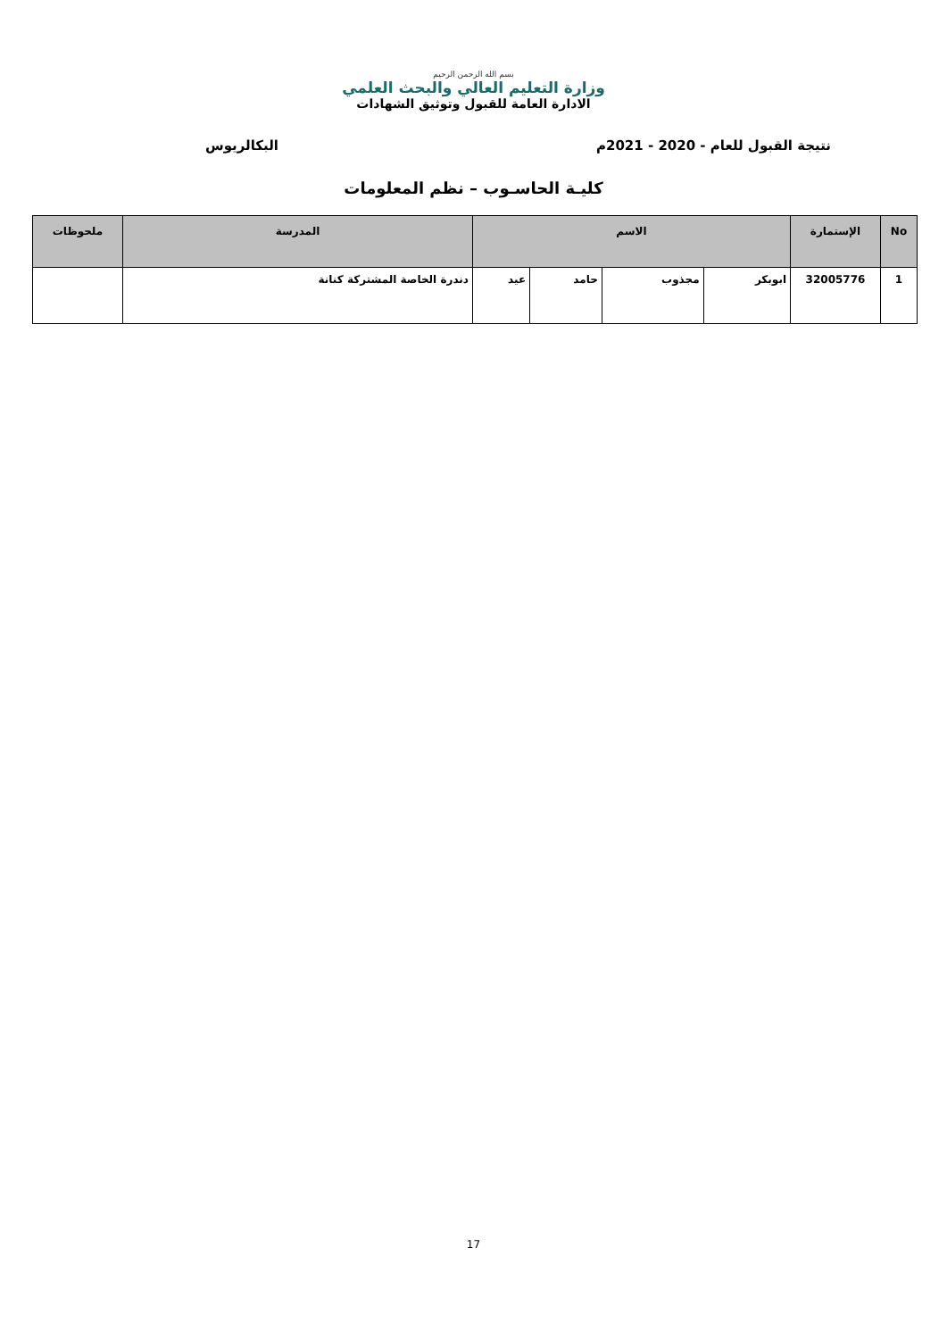بسم الله الرحمن الرحيم
وزارة التعليم العالي والبحث العلمي
الادارة العامة للقبول وتوثيق الشهادات
نتيجة القبول للعام - 2020 - 2021م البكالريوس
كليـة الحاسـوب – نظم المعلومات
| No | الإستمارة | الاسم | | | | المدرسة | ملحوظات |
| --- | --- | --- | --- | --- | --- | --- | --- |
| 1 | 32005776 | ابوبكر | مجذوب | حامد | عيد | دندرة الخاصة المشتركة كنانة | |
17